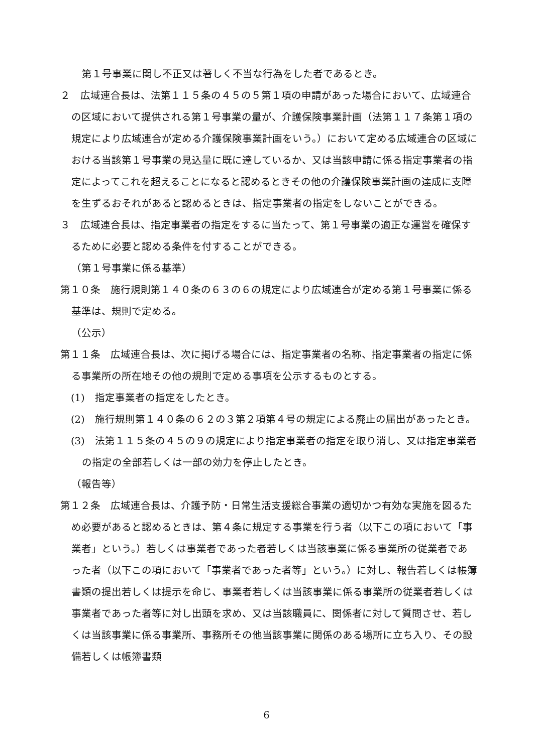第１号事業に関し不正又は著しく不当な行為をした者であるとき。
２　広域連合長は、法第１１５条の４５の５第１項の申請があった場合において、広域連合の区域において提供される第１号事業の量が、介護保険事業計画（法第１１７条第１項の規定により広域連合が定める介護保険事業計画をいう。）において定める広域連合の区域における当該第１号事業の見込量に既に達しているか、又は当該申請に係る指定事業者の指定によってこれを超えることになると認めるときその他の介護保険事業計画の達成に支障を生ずるおそれがあると認めるときは、指定事業者の指定をしないことができる。
３　広域連合長は、指定事業者の指定をするに当たって、第１号事業の適正な運営を確保するために必要と認める条件を付することができる。
（第１号事業に係る基準）
第１０条　施行規則第１４０条の６３の６の規定により広域連合が定める第１号事業に係る基準は、規則で定める。
（公示）
第１１条　広域連合長は、次に掲げる場合には、指定事業者の名称、指定事業者の指定に係る事業所の所在地その他の規則で定める事項を公示するものとする。
(1)　指定事業者の指定をしたとき。
(2)　施行規則第１４０条の６２の３第２項第４号の規定による廃止の届出があったとき。
(3)　法第１１５条の４５の９の規定により指定事業者の指定を取り消し、又は指定事業者の指定の全部若しくは一部の効力を停止したとき。
（報告等）
第１２条　広域連合長は、介護予防・日常生活支援総合事業の適切かつ有効な実施を図るため必要があると認めるときは、第４条に規定する事業を行う者（以下この項において「事業者」という。）若しくは事業者であった者若しくは当該事業に係る事業所の従業者であった者（以下この項において「事業者であった者等」という。）に対し、報告若しくは帳簿書類の提出若しくは提示を命じ、事業者若しくは当該事業に係る事業所の従業者若しくは事業者であった者等に対し出頭を求め、又は当該職員に、関係者に対して質問させ、若しくは当該事業に係る事業所、事務所その他当該事業に関係のある場所に立ち入り、その設備若しくは帳簿書類
6